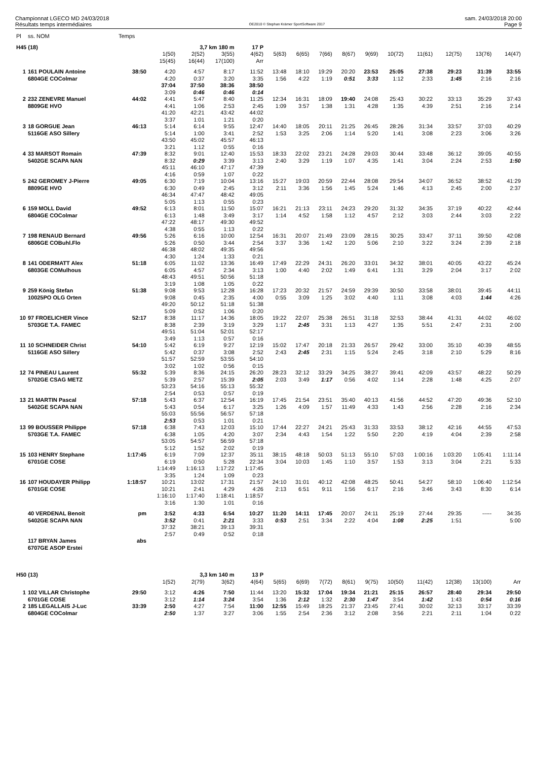Championnat LGECO MD 24/03/2018
Résultats temps intermédiaires
OE2010 © Stephan Krämer SportSoftware 2017
sam. 24/03/2018 20:00
Page 9
| Pl | ss. NOM | Temps | | | | | | | | | | | | | | |
| --- | --- | --- | --- | --- | --- | --- | --- | --- | --- | --- | --- | --- | --- | --- | --- | --- |
| H45 (18) | | | 3,7 km 180 m | | | 17 P | | | | | | | | | | |
| | | | 1(50) | 2(52) | 3(55) | 4(62) | 5(63) | 6(65) | 7(66) | 8(67) | 9(69) | 10(72) | 11(61) | 12(75) | 13(76) | 14(47) |
| | | | 15(45) | 16(44) | 17(100) | Arr | | | | | | | | | | |
| 1 | 161 POULAIN Antoine | 38:50 | 4:20 | 4:57 | 8:17 | 11:52 | 13:48 | 18:10 | 19:29 | 20:20 | 23:53 | 25:05 | 27:38 | 29:23 | 31:39 | 33:55 |
| | 6804GE COColmar | | 4:20 | 0:37 | 3:20 | 3:35 | 1:56 | 4:22 | 1:19 | 0:51 | 3:33 | 1:12 | 2:33 | 1:45 | 2:16 | 2:16 |
| | | | 37:04 | 37:50 | 38:36 | 38:50 | | | | | | | | | | |
| | | | 3:09 | 0:46 | 0:46 | 0:14 | | | | | | | | | | |
| 2 | 232 ZENEVRE Manuel | 44:02 | 4:41 | 5:47 | 8:40 | 11:25 | 12:34 | 16:31 | 18:09 | 19:40 | 24:08 | 25:43 | 30:22 | 33:13 | 35:29 | 37:43 |
| | 8809GE HVO | | 4:41 | 1:06 | 2:53 | 2:45 | 1:09 | 3:57 | 1:38 | 1:31 | 4:28 | 1:35 | 4:39 | 2:51 | 2:16 | 2:14 |
| | | | 41:20 | 42:21 | 43:42 | 44:02 | | | | | | | | | | |
| | | | 3:37 | 1:01 | 1:21 | 0:20 | | | | | | | | | | |
| 3 | 18 GORGUE Jean | 46:13 | 5:14 | 6:14 | 9:55 | 12:47 | 14:40 | 18:05 | 20:11 | 21:25 | 26:45 | 28:26 | 31:34 | 33:57 | 37:03 | 40:29 |
| | 5116GE ASO Sillery | | 5:14 | 1:00 | 3:41 | 2:52 | 1:53 | 3:25 | 2:06 | 1:14 | 5:20 | 1:41 | 3:08 | 2:23 | 3:06 | 3:26 |
| | | | 43:50 | 45:02 | 45:57 | 46:13 | | | | | | | | | | |
| | | | 3:21 | 1:12 | 0:55 | 0:16 | | | | | | | | | | |
| 4 | 33 MARSOT Romain | 47:39 | 8:32 | 9:01 | 12:40 | 15:53 | 18:33 | 22:02 | 23:21 | 24:28 | 29:03 | 30:44 | 33:48 | 36:12 | 39:05 | 40:55 |
| | 5402GE SCAPA NAN | | 8:32 | 0:29 | 3:39 | 3:13 | 2:40 | 3:29 | 1:19 | 1:07 | 4:35 | 1:41 | 3:04 | 2:24 | 2:53 | 1:50 |
| | | | 45:11 | 46:10 | 47:17 | 47:39 | | | | | | | | | | |
| | | | 4:16 | 0:59 | 1:07 | 0:22 | | | | | | | | | | |
| 5 | 242 GEROMEY J-Pierre | 49:05 | 6:30 | 7:19 | 10:04 | 13:16 | 15:27 | 19:03 | 20:59 | 22:44 | 28:08 | 29:54 | 34:07 | 36:52 | 38:52 | 41:29 |
| | 8809GE HVO | | 6:30 | 0:49 | 2:45 | 3:12 | 2:11 | 3:36 | 1:56 | 1:45 | 5:24 | 1:46 | 4:13 | 2:45 | 2:00 | 2:37 |
| | | | 46:34 | 47:47 | 48:42 | 49:05 | | | | | | | | | | |
| | | | 5:05 | 1:13 | 0:55 | 0:23 | | | | | | | | | | |
| 6 | 159 MOLL David | 49:52 | 6:13 | 8:01 | 11:50 | 15:07 | 16:21 | 21:13 | 23:11 | 24:23 | 29:20 | 31:32 | 34:35 | 37:19 | 40:22 | 42:44 |
| | 6804GE COColmar | | 6:13 | 1:48 | 3:49 | 3:17 | 1:14 | 4:52 | 1:58 | 1:12 | 4:57 | 2:12 | 3:03 | 2:44 | 3:03 | 2:22 |
| | | | 47:22 | 48:17 | 49:30 | 49:52 | | | | | | | | | | |
| | | | 4:38 | 0:55 | 1:13 | 0:22 | | | | | | | | | | |
| 7 | 198 RENAUD Bernard | 49:56 | 5:26 | 6:16 | 10:00 | 12:54 | 16:31 | 20:07 | 21:49 | 23:09 | 28:15 | 30:25 | 33:47 | 37:11 | 39:50 | 42:08 |
| | 6806GE COBuhl.Flo | | 5:26 | 0:50 | 3:44 | 2:54 | 3:37 | 3:36 | 1:42 | 1:20 | 5:06 | 2:10 | 3:22 | 3:24 | 2:39 | 2:18 |
| | | | 46:38 | 48:02 | 49:35 | 49:56 | | | | | | | | | | |
| | | | 4:30 | 1:24 | 1:33 | 0:21 | | | | | | | | | | |
| 8 | 141 ODERMATT Alex | 51:18 | 6:05 | 11:02 | 13:36 | 16:49 | 17:49 | 22:29 | 24:31 | 26:20 | 33:01 | 34:32 | 38:01 | 40:05 | 43:22 | 45:24 |
| | 6803GE COMulhous | | 6:05 | 4:57 | 2:34 | 3:13 | 1:00 | 4:40 | 2:02 | 1:49 | 6:41 | 1:31 | 3:29 | 2:04 | 3:17 | 2:02 |
| | | | 48:43 | 49:51 | 50:56 | 51:18 | | | | | | | | | | |
| | | | 3:19 | 1:08 | 1:05 | 0:22 | | | | | | | | | | |
| 9 | 259 König Stefan | 51:38 | 9:08 | 9:53 | 12:28 | 16:28 | 17:23 | 20:32 | 21:57 | 24:59 | 29:39 | 30:50 | 33:58 | 38:01 | 39:45 | 44:11 |
| | 10025PO OLG Orten | | 9:08 | 0:45 | 2:35 | 4:00 | 0:55 | 3:09 | 1:25 | 3:02 | 4:40 | 1:11 | 3:08 | 4:03 | 1:44 | 4:26 |
| | | | 49:20 | 50:12 | 51:18 | 51:38 | | | | | | | | | | |
| | | | 5:09 | 0:52 | 1:06 | 0:20 | | | | | | | | | | |
| 10 | 97 FROELICHER Vince | 52:17 | 8:38 | 11:17 | 14:36 | 18:05 | 19:22 | 22:07 | 25:38 | 26:51 | 31:18 | 32:53 | 38:44 | 41:31 | 44:02 | 46:02 |
| | 5703GE T.A. FAMEC | | 8:38 | 2:39 | 3:19 | 3:29 | 1:17 | 2:45 | 3:31 | 1:13 | 4:27 | 1:35 | 5:51 | 2:47 | 2:31 | 2:00 |
| | | | 49:51 | 51:04 | 52:01 | 52:17 | | | | | | | | | | |
| | | | 3:49 | 1:13 | 0:57 | 0:16 | | | | | | | | | | |
| 11 | 10 SCHNEIDER Christ | 54:10 | 5:42 | 6:19 | 9:27 | 12:19 | 15:02 | 17:47 | 20:18 | 21:33 | 26:57 | 29:42 | 33:00 | 35:10 | 40:39 | 48:55 |
| | 5116GE ASO Sillery | | 5:42 | 0:37 | 3:08 | 2:52 | 2:43 | 2:45 | 2:31 | 1:15 | 5:24 | 2:45 | 3:18 | 2:10 | 5:29 | 8:16 |
| | | | 51:57 | 52:59 | 53:55 | 54:10 | | | | | | | | | | |
| | | | 3:02 | 1:02 | 0:56 | 0:15 | | | | | | | | | | |
| 12 | 74 PINEAU Laurent | 55:32 | 5:39 | 8:36 | 24:15 | 26:20 | 28:23 | 32:12 | 33:29 | 34:25 | 38:27 | 39:41 | 42:09 | 43:57 | 48:22 | 50:29 |
| | 5702GE CSAG METZ | | 5:39 | 2:57 | 15:39 | 2:05 | 2:03 | 3:49 | 1:17 | 0:56 | 4:02 | 1:14 | 2:28 | 1:48 | 4:25 | 2:07 |
| | | | 53:23 | 54:16 | 55:13 | 55:32 | | | | | | | | | | |
| | | | 2:54 | 0:53 | 0:57 | 0:19 | | | | | | | | | | |
| 13 | 21 MARTIN Pascal | 57:18 | 5:43 | 6:37 | 12:54 | 16:19 | 17:45 | 21:54 | 23:51 | 35:40 | 40:13 | 41:56 | 44:52 | 47:20 | 49:36 | 52:10 |
| | 5402GE SCAPA NAN | | 5:43 | 0:54 | 6:17 | 3:25 | 1:26 | 4:09 | 1:57 | 11:49 | 4:33 | 1:43 | 2:56 | 2:28 | 2:16 | 2:34 |
| | | | 55:03 | 55:56 | 56:57 | 57:18 | | | | | | | | | | |
| | | | 2:53 | 0:53 | 1:01 | 0:21 | | | | | | | | | | |
| 13 | 99 BOUSSER Philippe | 57:18 | 6:38 | 7:43 | 12:03 | 15:10 | 17:44 | 22:27 | 24:21 | 25:43 | 31:33 | 33:53 | 38:12 | 42:16 | 44:55 | 47:53 |
| | 5703GE T.A. FAMEC | | 6:38 | 1:05 | 4:20 | 3:07 | 2:34 | 4:43 | 1:54 | 1:22 | 5:50 | 2:20 | 4:19 | 4:04 | 2:39 | 2:58 |
| | | | 53:05 | 54:57 | 56:59 | 57:18 | | | | | | | | | | |
| | | | 5:12 | 1:52 | 2:02 | 0:19 | | | | | | | | | | |
| 15 | 103 HENRY Stephane | 1:17:45 | 6:19 | 7:09 | 12:37 | 35:11 | 38:15 | 48:18 | 50:03 | 51:13 | 55:10 | 57:03 | 1:00:16 | 1:03:20 | 1:05:41 | 1:11:14 |
| | 6701GE COSE | | 6:19 | 0:50 | 5:28 | 22:34 | 3:04 | 10:03 | 1:45 | 1:10 | 3:57 | 1:53 | 3:13 | 3:04 | 2:21 | 5:33 |
| | | | 1:14:49 | 1:16:13 | 1:17:22 | 1:17:45 | | | | | | | | | | |
| | | | 3:35 | 1:24 | 1:09 | 0:23 | | | | | | | | | | |
| 16 | 107 HOUDAYER Philipp | 1:18:57 | 10:21 | 13:02 | 17:31 | 21:57 | 24:10 | 31:01 | 40:12 | 42:08 | 48:25 | 50:41 | 54:27 | 58:10 | 1:06:40 | 1:12:54 |
| | 6701GE COSE | | 10:21 | 2:41 | 4:29 | 4:26 | 2:13 | 6:51 | 9:11 | 1:56 | 6:17 | 2:16 | 3:46 | 3:43 | 8:30 | 6:14 |
| | | | 1:16:10 | 1:17:40 | 1:18:41 | 1:18:57 | | | | | | | | | | |
| | | | 3:16 | 1:30 | 1:01 | 0:16 | | | | | | | | | | |
| | 40 VERDENAL Benoit | pm | 3:52 | 4:33 | 6:54 | 10:27 | 11:20 | 14:11 | 17:45 | 20:07 | 24:11 | 25:19 | 27:44 | 29:35 | ----- | 34:35 |
| | 5402GE SCAPA NAN | | 3:52 | 0:41 | 2:21 | 3:33 | 0:53 | 2:51 | 3:34 | 2:22 | 4:04 | 1:08 | 2:25 | 1:51 | | 5:00 |
| | | | 37:32 | 38:21 | 39:13 | 39:31 | | | | | | | | | | |
| | | | 2:57 | 0:49 | 0:52 | 0:18 | | | | | | | | | | |
| | 117 BRYAN James | abs | | | | | | | | | | | | | | |
| | 6707GE ASOP Erstei | | | | | | | | | | | | | | | |
| H50 (13) | | | 3,3 km 140 m | | | 13 P | | | | | | | | | | |
| | | | 1(52) | 2(79) | 3(62) | 4(64) | 5(65) | 6(69) | 7(72) | 8(61) | 9(75) | 10(50) | 11(42) | 12(38) | 13(100) | Arr |
| 1 | 102 VILLAR Christophe | 29:50 | 3:12 | 4:26 | 7:50 | 11:44 | 13:20 | 15:32 | 17:04 | 19:34 | 21:21 | 25:15 | 26:57 | 28:40 | 29:34 | 29:50 |
| | 6701GE COSE | | 3:12 | 1:14 | 3:24 | 3:54 | 1:36 | 2:12 | 1:32 | 2:30 | 1:47 | 3:54 | 1:42 | 1:43 | 0:54 | 0:16 |
| 2 | 185 LEGALLAIS J-Luc | 33:39 | 2:50 | 4:27 | 7:54 | 11:00 | 12:55 | 15:49 | 18:25 | 21:37 | 23:45 | 27:41 | 30:02 | 32:13 | 33:17 | 33:39 |
| | 6804GE COColmar | | 2:50 | 1:37 | 3:27 | 3:06 | 1:55 | 2:54 | 2:36 | 3:12 | 2:08 | 3:56 | 2:21 | 2:11 | 1:04 | 0:22 |